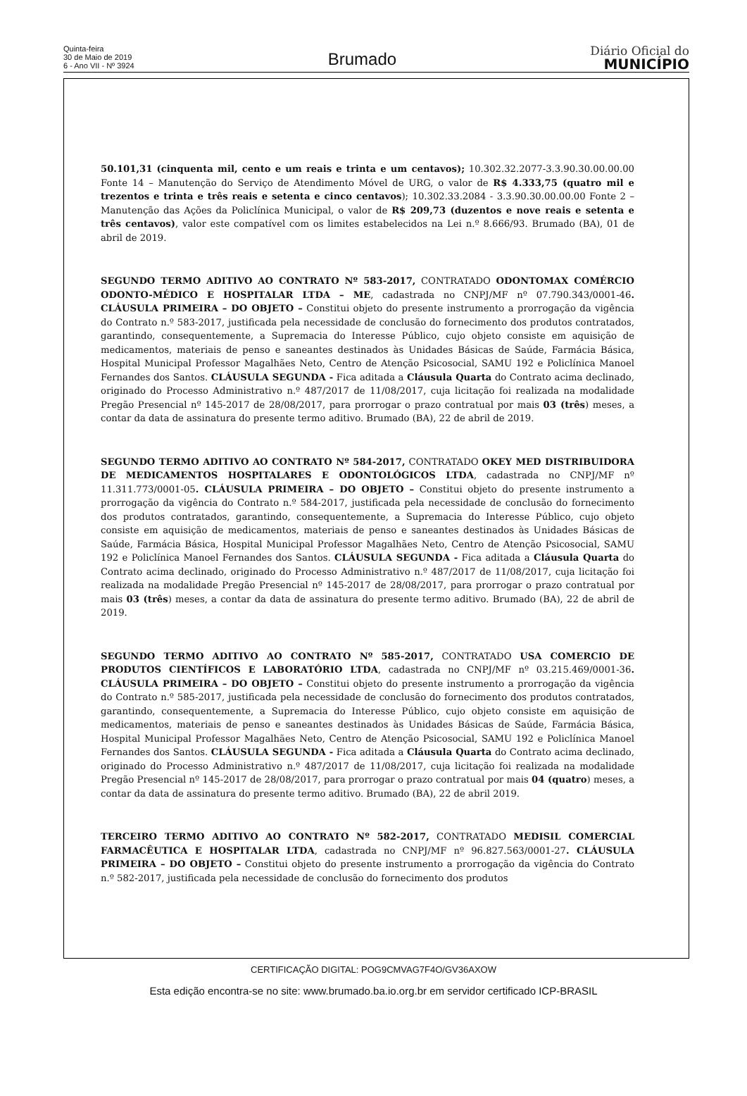Quinta-feira
30 de Maio de 2019
6 - Ano VII - Nº 3924
Brumado
Diário Oficial do
MUNICÍPIO
50.101,31 (cinquenta mil, cento e um reais e trinta e um centavos); 10.302.32.2077-3.3.90.30.00.00.00 Fonte 14 – Manutenção do Serviço de Atendimento Móvel de URG, o valor de R$ 4.333,75 (quatro mil e trezentos e trinta e três reais e setenta e cinco centavos); 10.302.33.2084 - 3.3.90.30.00.00.00 Fonte 2 – Manutenção das Ações da Policlínica Municipal, o valor de R$ 209,73 (duzentos e nove reais e setenta e três centavos), valor este compatível com os limites estabelecidos na Lei n.º 8.666/93. Brumado (BA), 01 de abril de 2019.
SEGUNDO TERMO ADITIVO AO CONTRATO Nº 583-2017, CONTRATADO ODONTOMAX COMÉRCIO ODONTO-MÉDICO E HOSPITALAR LTDA – ME, cadastrada no CNPJ/MF nº 07.790.343/0001-46. CLÁUSULA PRIMEIRA – DO OBJETO – Constitui objeto do presente instrumento a prorrogação da vigência do Contrato n.º 583-2017, justificada pela necessidade de conclusão do fornecimento dos produtos contratados, garantindo, consequentemente, a Supremacia do Interesse Público, cujo objeto consiste em aquisição de medicamentos, materiais de penso e saneantes destinados às Unidades Básicas de Saúde, Farmácia Básica, Hospital Municipal Professor Magalhães Neto, Centro de Atenção Psicosocial, SAMU 192 e Policlínica Manoel Fernandes dos Santos. CLÁUSULA SEGUNDA - Fica aditada a Cláusula Quarta do Contrato acima declinado, originado do Processo Administrativo n.º 487/2017 de 11/08/2017, cuja licitação foi realizada na modalidade Pregão Presencial nº 145-2017 de 28/08/2017, para prorrogar o prazo contratual por mais 03 (três) meses, a contar da data de assinatura do presente termo aditivo. Brumado (BA), 22 de abril de 2019.
SEGUNDO TERMO ADITIVO AO CONTRATO Nº 584-2017, CONTRATADO OKEY MED DISTRIBUIDORA DE MEDICAMENTOS HOSPITALARES E ODONTOLÓGICOS LTDA, cadastrada no CNPJ/MF nº 11.311.773/0001-05. CLÁUSULA PRIMEIRA – DO OBJETO – Constitui objeto do presente instrumento a prorrogação da vigência do Contrato n.º 584-2017, justificada pela necessidade de conclusão do fornecimento dos produtos contratados, garantindo, consequentemente, a Supremacia do Interesse Público, cujo objeto consiste em aquisição de medicamentos, materiais de penso e saneantes destinados às Unidades Básicas de Saúde, Farmácia Básica, Hospital Municipal Professor Magalhães Neto, Centro de Atenção Psicosocial, SAMU 192 e Policlínica Manoel Fernandes dos Santos. CLÁUSULA SEGUNDA - Fica aditada a Cláusula Quarta do Contrato acima declinado, originado do Processo Administrativo n.º 487/2017 de 11/08/2017, cuja licitação foi realizada na modalidade Pregão Presencial nº 145-2017 de 28/08/2017, para prorrogar o prazo contratual por mais 03 (três) meses, a contar da data de assinatura do presente termo aditivo. Brumado (BA), 22 de abril de 2019.
SEGUNDO TERMO ADITIVO AO CONTRATO Nº 585-2017, CONTRATADO USA COMERCIO DE PRODUTOS CIENTÍFICOS E LABORATÓRIO LTDA, cadastrada no CNPJ/MF nº 03.215.469/0001-36. CLÁUSULA PRIMEIRA – DO OBJETO – Constitui objeto do presente instrumento a prorrogação da vigência do Contrato n.º 585-2017, justificada pela necessidade de conclusão do fornecimento dos produtos contratados, garantindo, consequentemente, a Supremacia do Interesse Público, cujo objeto consiste em aquisição de medicamentos, materiais de penso e saneantes destinados às Unidades Básicas de Saúde, Farmácia Básica, Hospital Municipal Professor Magalhães Neto, Centro de Atenção Psicosocial, SAMU 192 e Policlínica Manoel Fernandes dos Santos. CLÁUSULA SEGUNDA - Fica aditada a Cláusula Quarta do Contrato acima declinado, originado do Processo Administrativo n.º 487/2017 de 11/08/2017, cuja licitação foi realizada na modalidade Pregão Presencial nº 145-2017 de 28/08/2017, para prorrogar o prazo contratual por mais 04 (quatro) meses, a contar da data de assinatura do presente termo aditivo. Brumado (BA), 22 de abril 2019.
TERCEIRO TERMO ADITIVO AO CONTRATO Nº 582-2017, CONTRATADO MEDISIL COMERCIAL FARMACÊUTICA E HOSPITALAR LTDA, cadastrada no CNPJ/MF nº 96.827.563/0001-27. CLÁUSULA PRIMEIRA – DO OBJETO – Constitui objeto do presente instrumento a prorrogação da vigência do Contrato n.º 582-2017, justificada pela necessidade de conclusão do fornecimento dos produtos
CERTIFICAÇÃO DIGITAL: POG9CMVAG7F4O/GV36AXOW
Esta edição encontra-se no site: www.brumado.ba.io.org.br em servidor certificado ICP-BRASIL